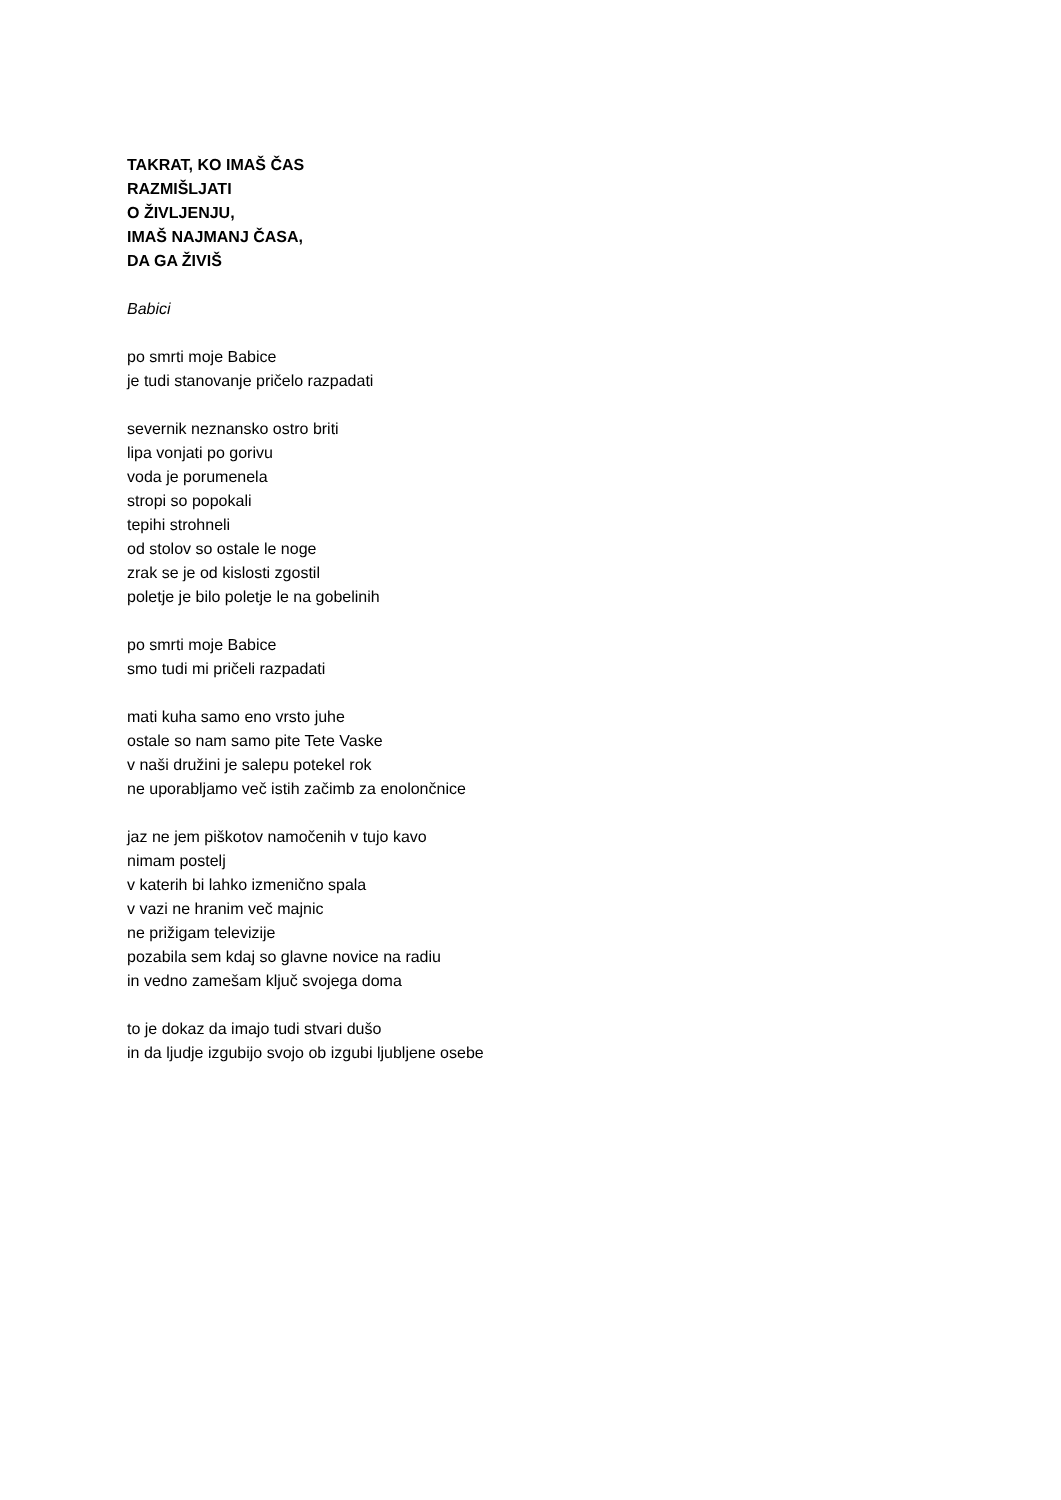TAKRAT, KO IMAŠ ČAS
RAZMIŠLJATI
O ŽIVLJENJU,
IMAŠ NAJMANJ ČASA,
DA GA ŽIVIŠ
Babici
po smrti moje Babice
je tudi stanovanje pričelo razpadati
severnik neznansko ostro briti
lipa vonjati po gorivu
voda je porumenela
stropi so popokali
tepihi strohneli
od stolov so ostale le noge
zrak se je od kislosti zgostil
poletje je bilo poletje le na gobelinih
po smrti moje Babice
smo tudi mi pričeli razpadati
mati kuha samo eno vrsto juhe
ostale so nam samo pite Tete Vaske
v naši družini je salepu potekel rok
ne uporabljamo več istih začimb za enolončnice
jaz ne jem piškotov namočenih v tujo kavo
nimam postelj
v katerih bi lahko izmenično spala
v vazi ne hranim več majnic
ne prižigam televizije
pozabila sem kdaj so glavne novice na radiu
in vedno zamešam ključ svojega doma
to je dokaz da imajo tudi stvari dušo
in da ljudje izgubijo svojo ob izgubi ljubljene osebe